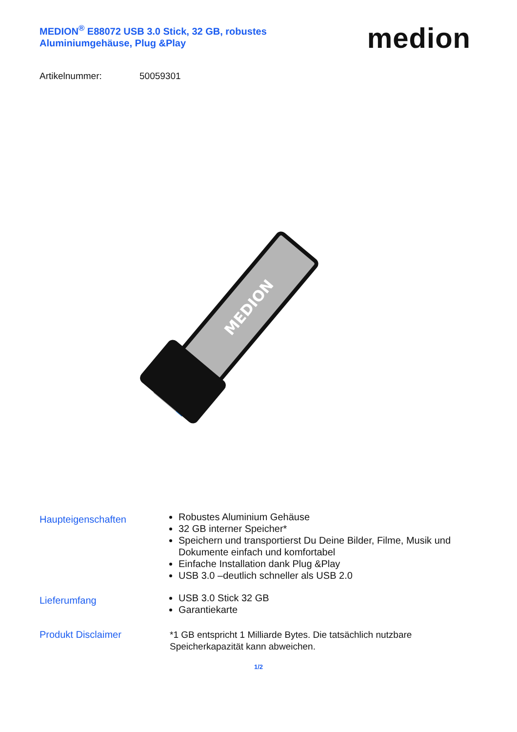MEDION<sup>®</sup> E88072 USB 3.0 Stick, 32 GB, robustes Aluminiumgehäuse, Plug &Play
medion
Artikelnummer: 50059301
MEDION
Haupteigenschaften
Robustes Aluminium Gehäuse
32 GB interner Speicher*
Speichern und transportierst Du Deine Bilder, Filme, Musik und Dokumente einfach und komfortabel
Einfache Installation dank Plug &Play
USB 3.0 –deutlich schneller als USB 2.0
Lieferumfang
USB 3.0 Stick 32 GB
Garantiekarte
Produkt Disclaimer
*1 GB entspricht 1 Milliarde Bytes. Die tatsächlich nutzbare Speicherkapazität kann abweichen.
1/2